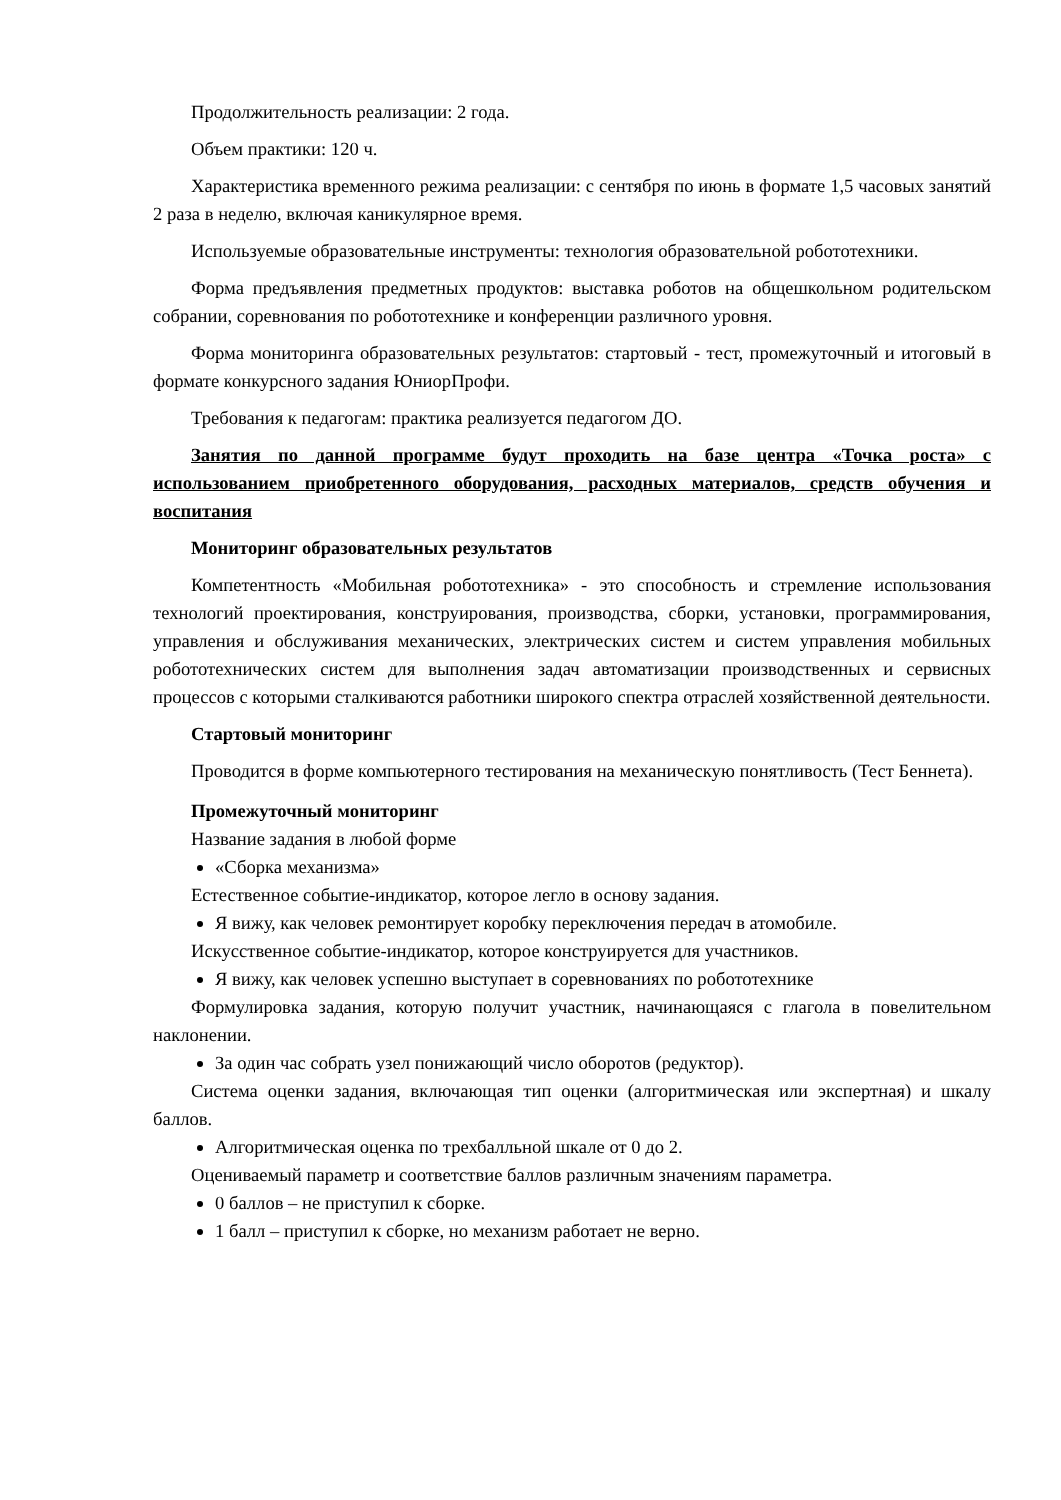Продолжительность реализации: 2 года.
Объем практики: 120 ч.
Характеристика временного режима реализации: с сентября по июнь в формате 1,5 часовых занятий 2 раза в неделю, включая каникулярное время.
Используемые образовательные инструменты: технология образовательной робототехники.
Форма предъявления предметных продуктов: выставка роботов на общешкольном родительском собрании, соревнования по робототехнике и конференции различного уровня.
Форма мониторинга образовательных результатов: стартовый - тест, промежуточный и итоговый в формате конкурсного задания ЮниорПрофи.
Требования к педагогам: практика реализуется педагогом ДО.
Занятия по данной программе будут проходить на базе центра «Точка роста» с использованием приобретенного оборудования, расходных материалов, средств обучения и воспитания
Мониторинг образовательных результатов
Компетентность «Мобильная робототехника» - это способность и стремление использования технологий проектирования, конструирования, производства, сборки, установки, программирования, управления и обслуживания механических, электрических систем и систем управления мобильных робототехнических систем для выполнения задач автоматизации производственных и сервисных процессов с которыми сталкиваются работники широкого спектра отраслей хозяйственной деятельности.
Стартовый мониторинг
Проводится в форме компьютерного тестирования на механическую понятливость (Тест Беннета).
Промежуточный мониторинг
Название задания в любой форме
«Сборка механизма»
Естественное событие-индикатор, которое легло в основу задания.
Я вижу, как человек ремонтирует коробку переключения передач в атомобиле.
Искусственное событие-индикатор, которое конструируется для участников.
Я вижу, как человек успешно выступает в соревнованиях по робототехнике
Формулировка задания, которую получит участник, начинающаяся с глагола в повелительном наклонении.
За один час собрать узел понижающий число оборотов (редуктор).
Система оценки задания, включающая тип оценки (алгоритмическая или экспертная) и шкалу баллов.
Алгоритмическая оценка по трехбалльной шкале от 0 до 2.
Оцениваемый параметр и соответствие баллов различным значениям параметра.
0 баллов – не приступил к сборке.
1 балл – приступил к сборке, но механизм работает не верно.